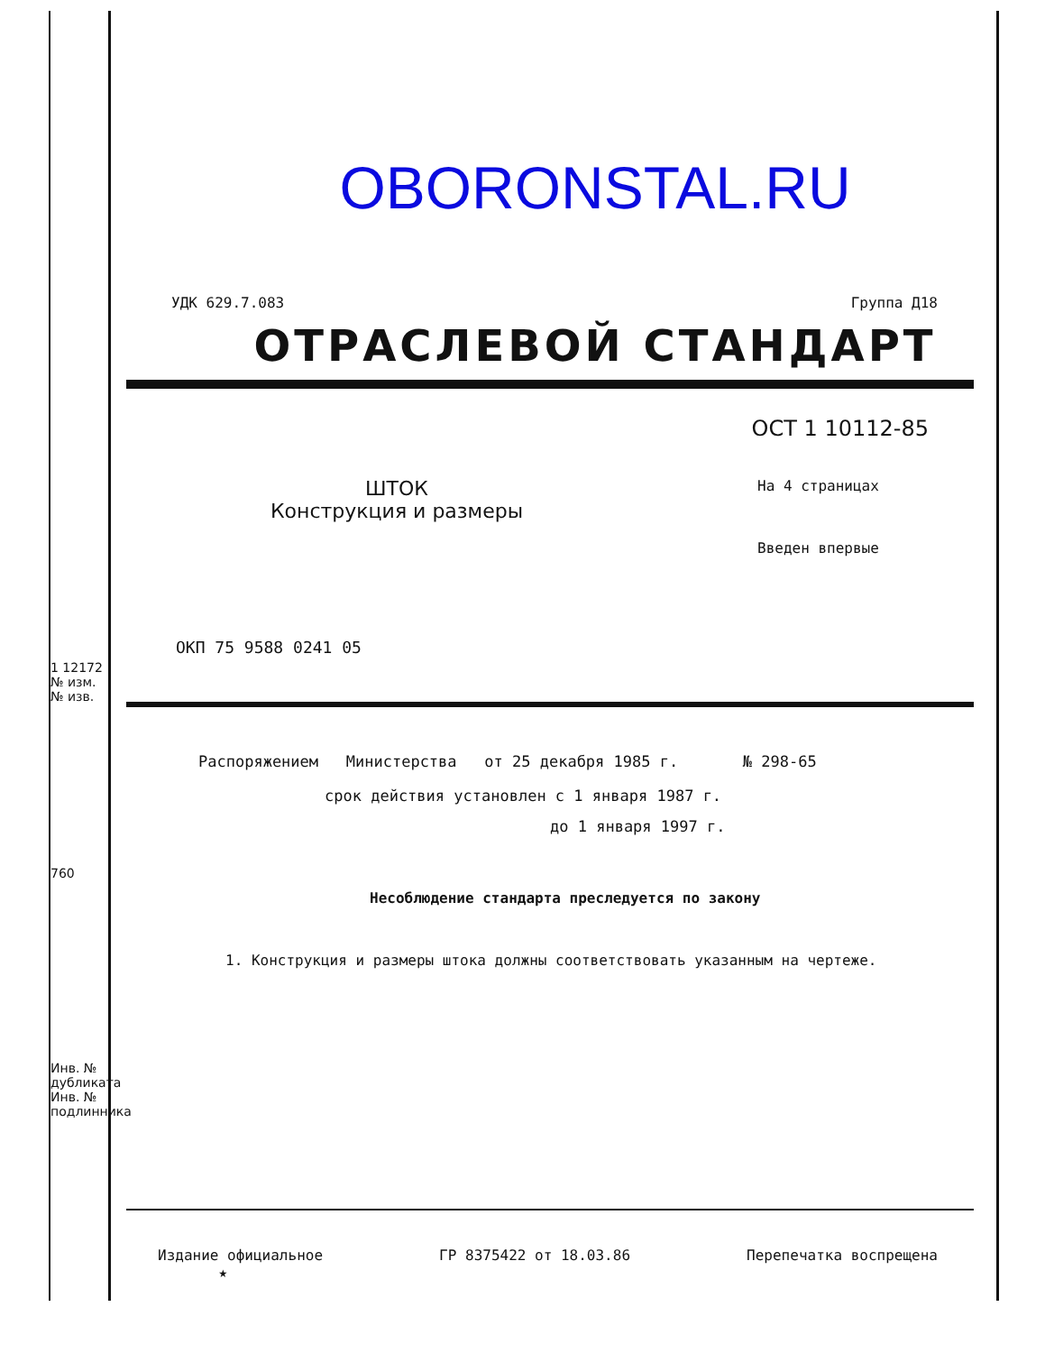1 12172
№ изм. № изв.
760
Инв. № дубликата Инв. № подлинника
OBORONSTAL.RU
УДК 629.7.083 Группа Д18
ОТРАСЛЕВОЙ СТАНДАРТ
ОСТ 1 10112-85
ШТОК
Конструкция и размеры
На 4 страницах
Введен впервые
ОКП 75 9588 0241 05
Распоряжением Министерства от 25 декабря 1985 г. № 298-65
срок действия установлен с 1 января 1987 г.
до 1 января 1997 г.
Несоблюдение стандарта преследуется по закону
1. Конструкция и размеры штока должны соответствовать указанным на чертеже.
Издание официальное
★ ГР 8375422 от 18.03.86 Перепечатка воспрещена